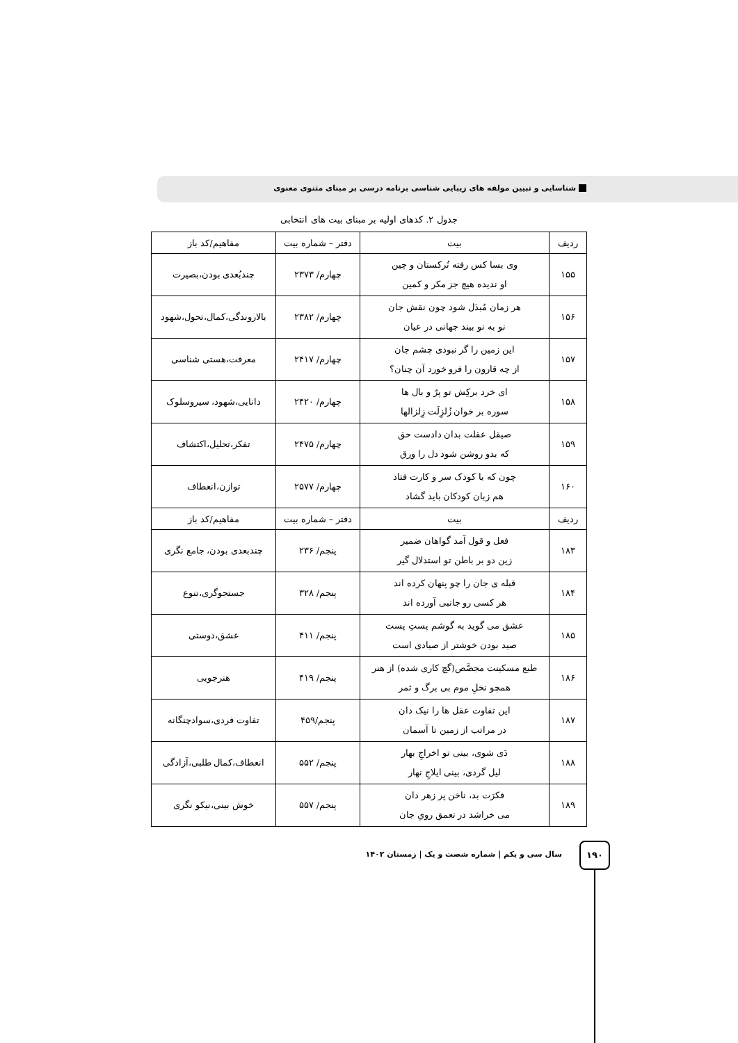شناسایی و تبیین مولفه های زیبایی شناسی برنامه درسی بر مبنای مثنوی معنوی
جدول ۲. کدهای اولیه بر مبنای بیت های انتخابی
| ردیف | بیت | دفتر – شماره بیت | مفاهیم/کد باز |
| --- | --- | --- | --- |
| ۱۵۵ | وی بسا کس رفته تُرکستان و چین او ندیده هیچ جز مکر و کمین | چهارم/ ۲۳۷۳ | چندبُعدی بودن،بصیرت |
| ۱۵۶ | هر زمان مُبدَل شود چون نقش جان نو به نو بیند جهانی در عیان | چهارم/ ۲۳۸۲ | بالاروندگی،کمال،تحول،شهود |
| ۱۵۷ | این زمین را گر نبودی چشم جان از چه قارون را فرو خورد آن چنان؟ | چهارم/ ۲۴۱۷ | معرفت،هستی شناسی |
| ۱۵۸ | ای خرد برکِش تو پرّ و بال ها سوره بر خوان زُلزِلَت زِلزالها | چهارم/ ۲۴۲۰ | دانایی،شهود، سیروسلوک |
| ۱۵۹ | صیقل عقلت بدان دادست حق که بدو روشن شود دل را ورق | چهارم/ ۲۴۷۵ | تفکر،تحلیل،اکتشاف |
| ۱۶۰ | چون که با کودک سر و کارت فتاد هم زبان کودکان باید گشاد | چهارم/ ۲۵۷۷ | توازن،انعطاف |
| ردیف | بیت | دفتر – شماره بیت | مفاهیم/کد باز |
| ۱۸۳ | فعل و قول آمد گواهان ضمیر زین دو بر باطن تو استدلال گیر | پنجم/ ۲۳۶ | چندبعدی بودن، جامع نگری |
| ۱۸۴ | قبله ی جان را چو پنهان کرده اند هر کسی رو جانبی آورده اند | پنجم/ ۳۲۸ | جستجوگری،تنوع |
| ۱۸۵ | عشق می گوید به گوشم پستِ پست صید بودن خوشتر از صیادی است | پنجم/ ۴۱۱ | عشق،دوستی |
| ۱۸۶ | طبع مسکینت مجصَّص(گچ کاری شده) از هنر همچو نخلِ موم بی برگ و ثمر | پنجم/ ۴۱۹ | هنرجویی |
| ۱۸۷ | این تفاوت عقل ها را نیک دان در مراتب از زمین تا آسمان | پنجم/۴۵۹ | تفاوت فردی،سوادچنگانه |
| ۱۸۸ | دَی شوی، بینی تو اخراجِ بهار لیل گردی، بینی ایلاجِ نهار | پنجم/ ۵۵۲ | انعطاف،کمال طلبی،آزادگی |
| ۱۸۹ | فکرَت بد، ناخن پر زهر دان می خراشد در تعمق رویِ جان | پنجم/ ۵۵۷ | خوش بینی،نیکو نگری |
سال سی و یکم | شماره شصت و یک | زمستان ۱۴۰۲
۱۹۰